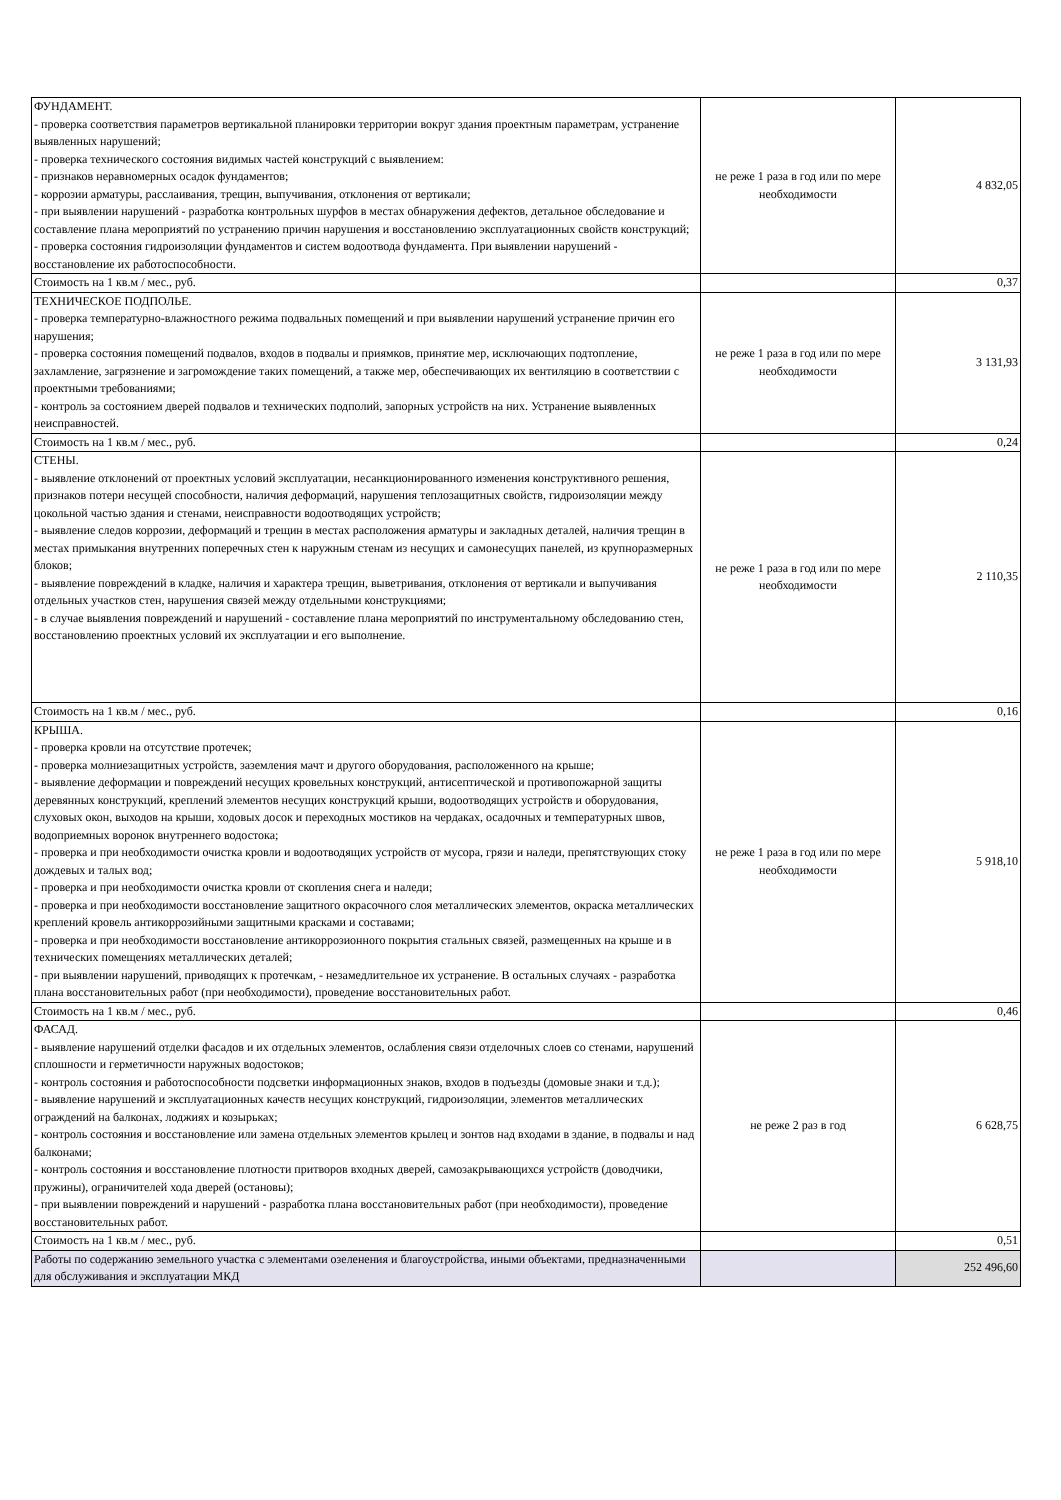| ФУНДАМЕНТ. - проверка соответствия параметров вертикальной планировки территории вокруг здания проектным параметрам, устранение выявленных нарушений; - проверка технического состояния видимых частей конструкций с выявлением: - признаков неравномерных осадок фундаментов; - коррозии арматуры, расслаивания, трещин, выпучивания, отклонения от вертикали; - при выявлении нарушений - разработка контрольных шурфов в местах обнаружения дефектов, детальное обследование и составление плана мероприятий по устранению причин нарушения и восстановлению эксплуатационных свойств конструкций; - проверка состояния гидроизоляции фундаментов и систем водоотвода фундамента. При выявлении нарушений - восстановление их работоспособности. | не реже 1 раза в год или по мере необходимости | 4 832,05 |
| Стоимость на 1 кв.м / мес., руб. | | 0,37 |
| ТЕХНИЧЕСКОЕ ПОДПОЛЬЕ. - проверка температурно-влажностного режима подвальных помещений и при выявлении нарушений устранение причин его нарушения; - проверка состояния помещений подвалов, входов в подвалы и приямков, принятие мер, исключающих подтопление, захламление, загрязнение и загромождение таких помещений, а также мер, обеспечивающих их вентиляцию в соответствии с проектными требованиями; - контроль за состоянием дверей подвалов и технических подполий, запорных устройств на них. Устранение выявленных неисправностей. | не реже 1 раза в год или по мере необходимости | 3 131,93 |
| Стоимость на 1 кв.м / мес., руб. | | 0,24 |
| СТЕНЫ. - выявление отклонений от проектных условий эксплуатации, несанкционированного изменения конструктивного решения, признаков потери несущей способности, наличия деформаций, нарушения теплозащитных свойств, гидроизоляции между цокольной частью здания и стенами, неисправности водоотводящих устройств; - выявление следов коррозии, деформаций и трещин в местах расположения арматуры и закладных деталей, наличия трещин в местах примыкания внутренних поперечных стен к наружным стенам из несущих и самонесущих панелей, из крупноразмерных блоков; - выявление повреждений в кладке, наличия и характера трещин, выветривания, отклонения от вертикали и выпучивания отдельных участков стен, нарушения связей между отдельными конструкциями; - в случае выявления повреждений и нарушений - составление плана мероприятий по инструментальному обследованию стен, восстановлению проектных условий их эксплуатации и его выполнение. | не реже 1 раза в год или по мере необходимости | 2 110,35 |
| Стоимость на 1 кв.м / мес., руб. | | 0,16 |
| КРЫША. - проверка кровли на отсутствие протечек; - проверка молниезащитных устройств, заземления мачт и другого оборудования, расположенного на крыше; - выявление деформации и повреждений несущих кровельных конструкций, антисептической и противопожарной защиты деревянных конструкций, креплений элементов несущих конструкций крыши, водоотводящих устройств и оборудования, слуховых окон, выходов на крыши, ходовых досок и переходных мостиков на чердаках, осадочных и температурных швов, водоприемных воронок внутреннего водостока; - проверка и при необходимости очистка кровли и водоотводящих устройств от мусора, грязи и наледи, препятствующих стоку дождевых и талых вод; - проверка и при необходимости очистка кровли от скопления снега и наледи; - проверка и при необходимости восстановление защитного окрасочного слоя металлических элементов, окраска металлических креплений кровель антикоррозийными защитными красками и составами; - проверка и при необходимости восстановление антикоррозионного покрытия стальных связей, размещенных на крыше и в технических помещениях металлических деталей; - при выявлении нарушений, приводящих к протечкам, - незамедлительное их устранение. В остальных случаях - разработка плана восстановительных работ (при необходимости), проведение восстановительных работ. | не реже 1 раза в год или по мере необходимости | 5 918,10 |
| Стоимость на 1 кв.м / мес., руб. | | 0,46 |
| ФАСАД. - выявление нарушений отделки фасадов и их отдельных элементов, ослабления связи отделочных слоев со стенами, нарушений сплошности и герметичности наружных водостоков; - контроль состояния и работоспособности подсветки информационных знаков, входов в подъезды (домовые знаки и т.д.); - выявление нарушений и эксплуатационных качеств несущих конструкций, гидроизоляции, элементов металлических ограждений на балконах, лоджиях и козырьках; - контроль состояния и восстановление или замена отдельных элементов крылец и зонтов над входами в здание, в подвалы и над балконами; - контроль состояния и восстановление плотности притворов входных дверей, самозакрывающихся устройств (доводчики, пружины), ограничителей хода дверей (остановы); - при выявлении повреждений и нарушений - разработка плана восстановительных работ (при необходимости), проведение восстановительных работ. | не реже 2 раз в год | 6 628,75 |
| Стоимость на 1 кв.м / мес., руб. | | 0,51 |
| Работы по содержанию земельного участка с элементами озеленения и благоустройства, иными объектами, предназначенными для обслуживания и эксплуатации МКД | | 252 496,60 |